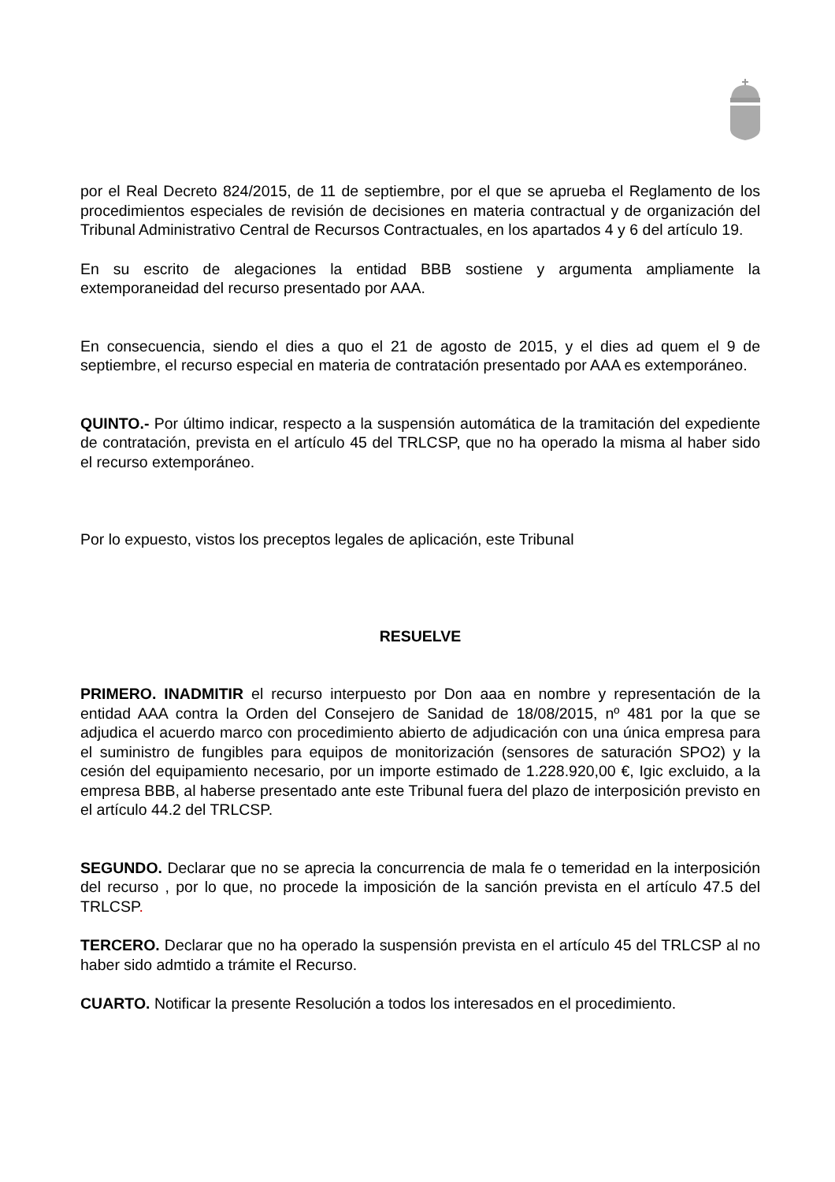por el Real Decreto 824/2015, de 11 de septiembre, por el que se aprueba el Reglamento de los procedimientos especiales de revisión de decisiones en materia contractual y de organización del Tribunal Administrativo Central de Recursos Contractuales, en los apartados 4 y 6 del artículo 19.
En su escrito de alegaciones la entidad BBB sostiene y argumenta ampliamente la extemporaneidad del recurso presentado por AAA.
En consecuencia, siendo el dies a quo el 21 de agosto de 2015, y el dies ad quem el 9 de septiembre, el recurso especial en materia de contratación presentado por AAA es extemporáneo.
QUINTO.- Por último indicar, respecto a la suspensión automática de la tramitación del expediente de contratación, prevista en el artículo 45 del TRLCSP, que no ha operado la misma al haber sido el recurso extemporáneo.
Por lo expuesto, vistos los preceptos legales de aplicación, este Tribunal
RESUELVE
PRIMERO. INADMITIR el recurso interpuesto por Don aaa en nombre y representación de la entidad AAA contra la Orden del Consejero de Sanidad de 18/08/2015, nº 481 por la que se adjudica el acuerdo marco con procedimiento abierto de adjudicación con una única empresa para el suministro de fungibles para equipos de monitorización (sensores de saturación SPO2) y la cesión del equipamiento necesario, por un importe estimado de 1.228.920,00 €, Igic excluido, a la empresa BBB, al haberse presentado ante este Tribunal fuera del plazo de interposición previsto en el artículo 44.2 del TRLCSP.
SEGUNDO. Declarar que no se aprecia la concurrencia de mala fe o temeridad en la interposición del recurso , por lo que, no procede la imposición de la sanción prevista en el artículo 47.5 del TRLCSP.
TERCERO. Declarar que no ha operado la suspensión prevista en el artículo 45 del TRLCSP al no haber sido admtido a trámite el Recurso.
CUARTO. Notificar la presente Resolución a todos los interesados en el procedimiento.